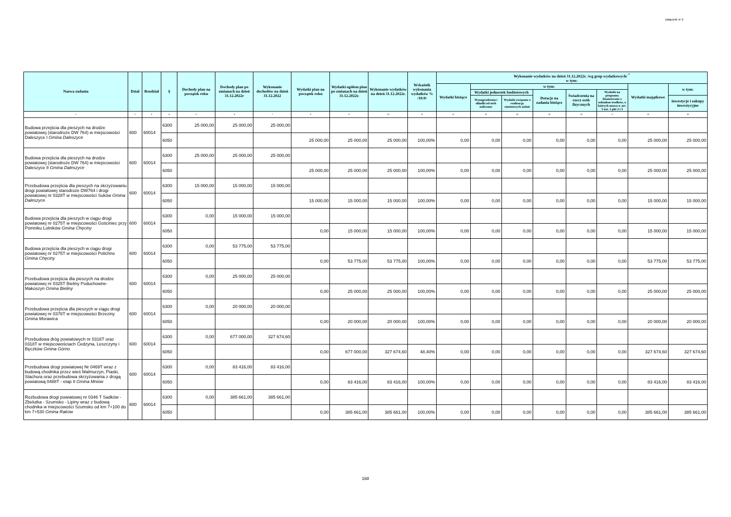Załącznik nr 9
| Nazwa zadania | Dział | Rozdział | § | Dochody plan na początek roku | Dochody plan po zmianach na dzień 31.12.2022r | Wykonanie dochodów na dzień 31.12.2022 | Wydatki plan na początek roku | Wydatki ogółem plan po zmianach na dzień 31.12.2022r. | Wykonanie wydatków na dzień 31.12.2022r. | Wskaźnik wykonania wydatków % /10:9/ | Wykonanie wydatków na dzień 31.12.2022r. /wg grup wydatkowych/ <sup>*</sup> w tym: | | | | | | | |
| --- | --- | --- | --- | --- | --- | --- | --- | --- | --- | --- | --- | --- | --- | --- | --- | --- | --- | --- |
| | | | | | | | | | | | Wydatki bieżące | w tym: | | | | | Wydatki majątkowe | w tym: |
| | | | | | | | | | | | | Wydatki jednostek budżetowych | | Dotacje na zadania bieżące | Świadczenia na rzecz osób fizycznych | Wydatki na programy finansowane z udziałem środków, o których mowa w art. 5 ust. 1 pkt 2 i 3 | | |
| | | | | | | | | | | | | Wynagrodzenia i składki od nich naliczane | Wydatki związane z realizacją statutowych zadań | | | | | inwestycje i zakupy inwestycyjne |
| 1 | 2 | 3 | 4 | 5 | 6 | 7 | 8 | 9 | 10 | 11 | 12 | 13 | 14 | 15 | 16 | 17 | 18 | 19 |
| Budowa przejścia dla pieszych na drodze powiatowej (starodroże DW 764) w miejscowości Daleszyce I Gmina Daleszyce | 600 | 60014 | 6300 | 25 000,00 | 25 000,00 | 25 000,00 | | | | | | | | | | | | |
| | | | 6050 | | | | 25 000,00 | 25 000,00 | 25 000,00 | 100,00% | 0,00 | 0,00 | 0,00 | 0,00 | 0,00 | 0,00 | 25 000,00 | 25 000,00 |
| Budowa przejścia dla pieszych na drodze powiatowej (starodroże DW 764) w miejscowości Daleszyce II Gmina Daleszyce | 600 | 60014 | 6300 | 25 000,00 | 25 000,00 | 25 000,00 | | | | | | | | | | | | |
| | | | 6050 | | | | 25 000,00 | 25 000,00 | 25 000,00 | 100,00% | 0,00 | 0,00 | 0,00 | 0,00 | 0,00 | 0,00 | 25 000,00 | 25 000,00 |
| Przebudowa przejścia dla pieszych na skrzyżowaniu drogi powiatowej starodroże DW764 i drogi powiatowej nr 0328T w miejscowości Suków Gmina Daleszyce | 600 | 60014 | 6300 | 15 000,00 | 15 000,00 | 15 000,00 | | | | | | | | | | | | |
| | | | 6050 | | | | 15 000,00 | 15 000,00 | 15 000,00 | 100,00% | 0,00 | 0,00 | 0,00 | 0,00 | 0,00 | 0,00 | 15 000,00 | 15 000,00 |
| Budowa przejścia dla pieszych w ciągu drogi powiatowej nr 0275T w miejscowości Gościniec przy Pomniku Lotników Gmina Chęciny | 600 | 60014 | 6300 | 0,00 | 15 000,00 | 15 000,00 | | | | | | | | | | | | |
| | | | 6050 | | | | 0,00 | 15 000,00 | 15 000,00 | 100,00% | 0,00 | 0,00 | 0,00 | 0,00 | 0,00 | 0,00 | 15 000,00 | 15 000,00 |
| Budowa przejścia dla pieszych w ciągu drogi powiatowej nr 0275T w miejscowości Polichno Gmina Chęciny | 600 | 60014 | 6300 | 0,00 | 53 775,00 | 53 775,00 | | | | | | | | | | | | |
| | | | 6050 | | | | 0,00 | 53 775,00 | 53 775,00 | 100,00% | 0,00 | 0,00 | 0,00 | 0,00 | 0,00 | 0,00 | 53 775,00 | 53 775,00 |
| Przebudowa przejścia dla pieszych na drodze powiatowej nr 0325T Bieliny Poduchowne-Makoszyn Gmina Bieliny | 600 | 60014 | 6300 | 0,00 | 25 000,00 | 25 000,00 | | | | | | | | | | | | |
| | | | 6050 | | | | 0,00 | 25 000,00 | 25 000,00 | 100,00% | 0,00 | 0,00 | 0,00 | 0,00 | 0,00 | 0,00 | 25 000,00 | 25 000,00 |
| Przebudowa przejścia dla pieszych w ciągu drogi powiatowej nr 0376T w miejscowości Brzeziny Gmina Morawica | 600 | 60014 | 6300 | 0,00 | 20 000,00 | 20 000,00 | | | | | | | | | | | | |
| | | | 6050 | | | | 0,00 | 20 000,00 | 20 000,00 | 100,00% | 0,00 | 0,00 | 0,00 | 0,00 | 0,00 | 0,00 | 20 000,00 | 20 000,00 |
| Przebudowa dróg powiatowych nr 0316T oraz 0318T w miejscowościach Cedzyna, Leszczyny i Bęczków Gmina Górno | 600 | 60014 | 6300 | 0,00 | 677 000,00 | 327 674,60 | | | | | | | | | | | | |
| | | | 6050 | | | | 0,00 | 677 000,00 | 327 674,60 | 48,40% | 0,00 | 0,00 | 0,00 | 0,00 | 0,00 | 0,00 | 327 674,60 | 327 674,60 |
| Przebudowa drogi powiatowej Nr 0469T wraz z budową chodnika przez wieś Malmurzyn, Piaski, Stachura oraz przebudowa skrzyżowania z drogą powiatową 0488T - etap II Gmina Mniów | 600 | 60014 | 6300 | 0,00 | 83 416,00 | 83 416,00 | | | | | | | | | | | | |
| | | | 6050 | | | | 0,00 | 83 416,00 | 83 416,00 | 100,00% | 0,00 | 0,00 | 0,00 | 0,00 | 0,00 | 0,00 | 83 416,00 | 83 416,00 |
| Rozbudowa drogi powiatowej nr 0346 T Sadków - Zbelutka - Szumsko - Lipiny wraz z budową chodnika w miejscowości Szumsko od km 7+100 do km 7+530 Gmina Raków | 600 | 60014 | 6300 | 0,00 | 385 661,00 | 385 661,00 | | | | | | | | | | | | |
| | | | 6050 | | | | 0,00 | 385 661,00 | 385 661,00 | 100,00% | 0,00 | 0,00 | 0,00 | 0,00 | 0,00 | 0,00 | 385 661,00 | 385 661,00 |
168